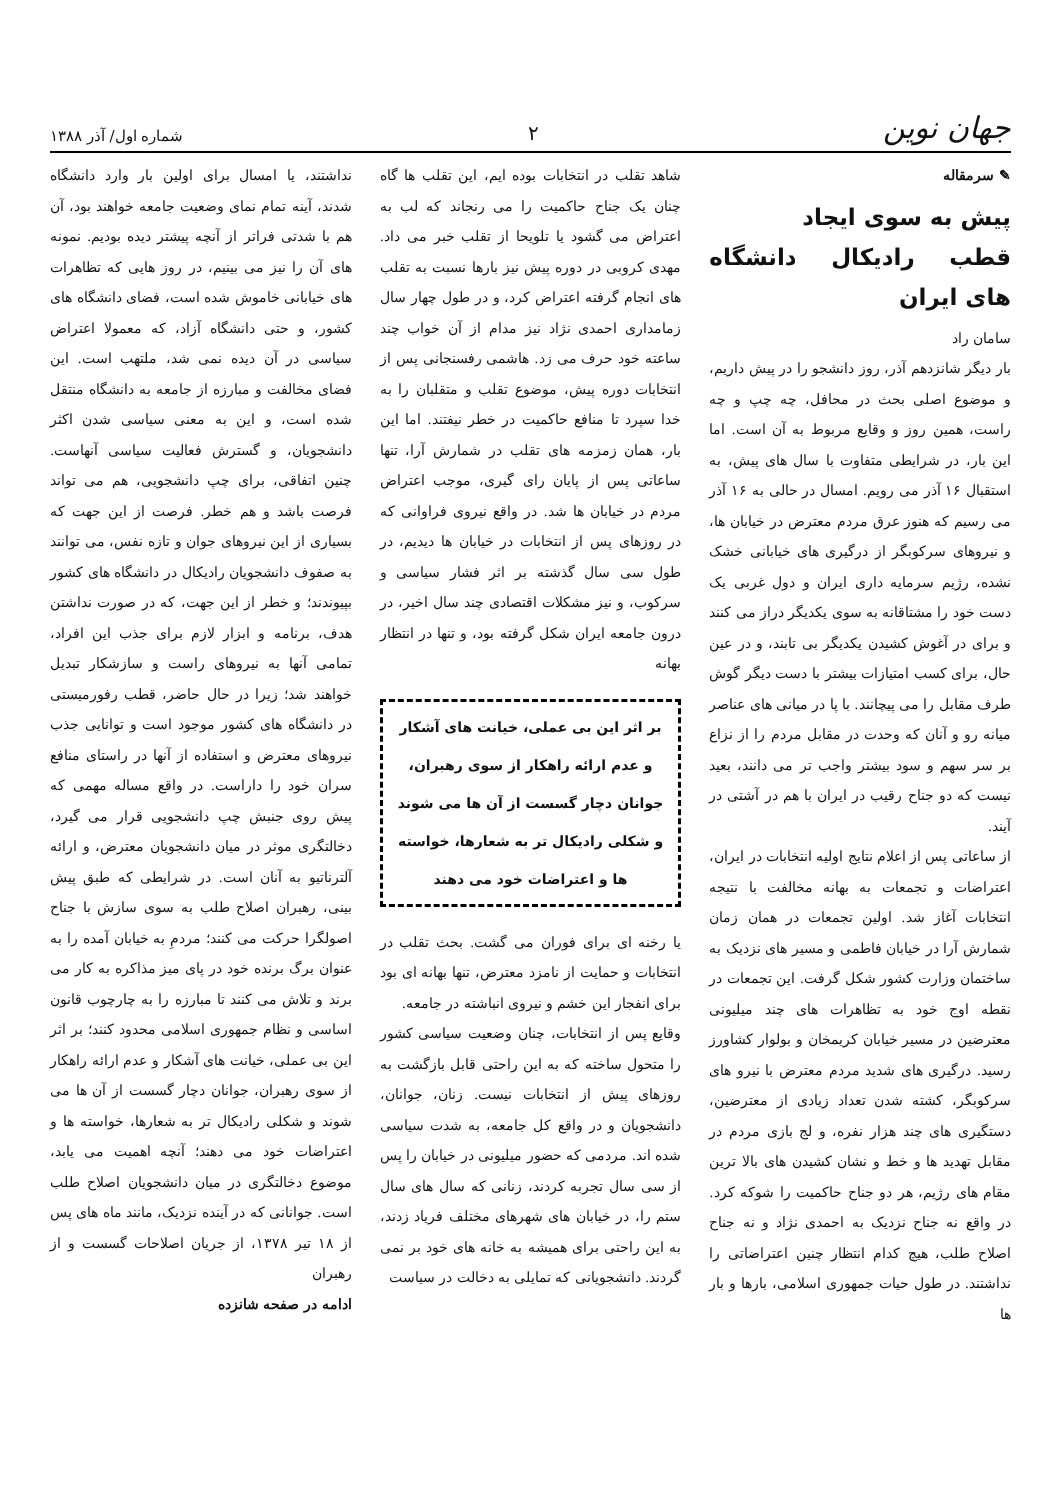جهان نوین ۲ شماره اول/ آذر ۱۳۸۸
✎ سرمقاله
پیش به سوی ایجاد
قطب رادیکال دانشگاه های ایران
سامان راد
بار دیگر شانزدهم آذر، روز دانشجو را در پیش داریم، و موضوع اصلی بحث در محافل، چه چپ و چه راست، همین روز و وقایع مربوط به آن است. اما این بار، در شرایطی متفاوت با سال های پیش، به استقبال ۱۶ آذر می رویم. امسال در حالی به ۱۶ آذر می رسیم که هنوز عرق مردم معترض در خیابان ها، و نیروهای سرکوبگر از درگیری های خیابانی خشک نشده، رژیم سرمایه داری ایران و دول غربی یک دست خود را مشتاقانه به سوی یکدیگر دراز می کنند و برای در آغوش کشیدن یکدیگر بی تابند، و در عین حال، برای کسب امتیازات بیشتر با دست دیگر گوش طرف مقابل را می پیچانند. با پا در میانی های عناصر میانه رو و آنان که وحدت در مقابل مردم را از نزاع بر سر سهم و سود بیشتر واجب تر می دانند، بعید نیست که دو جناح رقیب در ایران با هم در آشتی در آیند.
از ساعاتی پس از اعلام نتایج اولیه انتخابات در ایران، اعتراضات و تجمعات به بهانه مخالفت با نتیجه انتخابات آغاز شد. اولین تجمعات در همان زمان شمارش آرا در خیابان فاطمی و مسیر های نزدیک به ساختمان وزارت کشور شکل گرفت. این تجمعات در نقطه اوج خود به تظاهرات های چند میلیونی معترضین در مسیر خیابان کریمخان و بولوار کشاورز رسید. درگیری های شدید مردم معترض با نیرو های سرکوبگر، کشته شدن تعداد زیادی از معترضین، دستگیری های چند هزار نفره، و لج بازی مردم در مقابل تهدید ها و خط و نشان کشیدن های بالا ترین مقام های رژیم، هر دو جناح حاکمیت را شوکه کرد. در واقع نه جناح نزدیک به احمدی نژاد و نه جناح اصلاح طلب، هیچ کدام انتظار چنین اعتراضاتی را نداشتند. در طول حیات جمهوری اسلامی، بارها و بار ها
شاهد تقلب در انتخابات بوده ایم، این تقلب ها گاه چنان یک جناح حاکمیت را می رنجاند که لب به اعتراض می گشود یا تلویحا از تقلب خبر می داد. مهدی کروبی در دوره پیش نیز بارها نسبت به تقلب های انجام گرفته اعتراض کرد، و در طول چهار سال زمامداری احمدی نژاد نیز مدام از آن خواب چند ساعته خود حرف می زد. هاشمی رفسنجانی پس از انتخابات دوره پیش، موضوع تقلب و متقلبان را به خدا سپرد تا منافع حاکمیت در خطر نیفتند. اما این بار، همان زمزمه های تقلب در شمارش آرا، تنها ساعاتی پس از پایان رای گیری، موجب اعتراض مردم در خیابان ها شد. در واقع نیروی فراوانی که در روزهای پس از انتخابات در خیابان ها دیدیم، در طول سی سال گذشته بر اثر فشار سیاسی و سرکوب، و نیز مشکلات اقتصادی چند سال اخیر، در درون جامعه ایران شکل گرفته بود، و تنها در انتظار بهانه
بر اثر این بی عملی، خیانت های آشکار و عدم ارائه راهکار از سوی رهبران، جوانان دچار گسست از آن ها می شوند و شکلی رادیکال تر به شعارها، خواسته ها و اعتراضات خود می دهند
یا رخنه ای برای فوران می گشت. بحث تقلب در انتخابات و حمایت از نامزد معترض، تنها بهانه ای بود برای انفجار این خشم و نیروی انباشته در جامعه.
وقایع پس از انتخابات، چنان وضعیت سیاسی کشور را متحول ساخته که به این راحتی قابل بازگشت به روزهای پیش از انتخابات نیست. زنان، جوانان، دانشجویان و در واقع کل جامعه، به شدت سیاسی شده اند. مردمی که حضور میلیونی در خیابان را پس از سی سال تجربه کردند، زنانی که سال های سال ستم را، در خیابان های شهرهای مختلف فریاد زدند، به این راحتی برای همیشه به خانه های خود بر نمی گردند. دانشجویانی که تمایلی به دخالت در سیاست
نداشتند، یا امسال برای اولین بار وارد دانشگاه شدند، آینه تمام نمای وضعیت جامعه خواهند بود، آن هم با شدتی فراتر از آنچه پیشتر دیده بودیم. نمونه های آن را نیز می بینیم، در روز هایی که تظاهرات های خیابانی خاموش شده است، فضای دانشگاه های کشور، و حتی دانشگاه آزاد، که معمولا اعتراض سیاسی در آن دیده نمی شد، ملتهب است. این فضای مخالفت و مبارزه از جامعه به دانشگاه منتقل شده است، و این به معنی سیاسی شدن اکثر دانشجویان، و گسترش فعالیت سیاسی آنهاست. چنین اتفاقی، برای چپ دانشجویی، هم می تواند فرصت باشد و هم خطر. فرصت از این جهت که بسیاری از این نیروهای جوان و تازه نفس، می توانند به صفوف دانشجویان رادیکال در دانشگاه های کشور بپیوندند؛ و خطر از این جهت، که در صورت نداشتن هدف، برنامه و ابزار لازم برای جذب این افراد، تمامی آنها به نیروهای راست و سازشکار تبدیل خواهند شد؛ زیرا در حال حاضر، قطب رفورمیستی در دانشگاه های کشور موجود است و توانایی جذب نیروهای معترض و استفاده از آنها در راستای منافع سران خود را داراست. در واقع مساله مهمی که پیش روی جنبش چپ دانشجویی قرار می گیرد، دخالتگری موثر در میان دانشجویان معترض، و ارائه آلترناتیو به آنان است. در شرایطی که طبق پیش بینی، رهبران اصلاح طلب به سوی سازش با جناح اصولگرا حرکت می کنند؛ مردمِ به خیابان آمده را به عنوان برگ برنده خود در پای میز مذاکره به کار می برند و تلاش می کنند تا مبارزه را به چارچوب قانون اساسی و نظام جمهوری اسلامی محدود کنند؛ بر اثر این بی عملی، خیانت های آشکار و عدم ارائه راهکار از سوی رهبران، جوانان دچار گسست از آن ها می شوند و شکلی رادیکال تر به شعارها، خواسته ها و اعتراضات خود می دهند؛ آنچه اهمیت می یابد، موضوع دخالتگری در میان دانشجویان اصلاح طلب است. جوانانی که در آینده نزدیک، مانند ماه های پس از ۱۸ تیر ۱۳۷۸، از جریان اصلاحات گسست و از رهبران
ادامه در صفحه شانزده